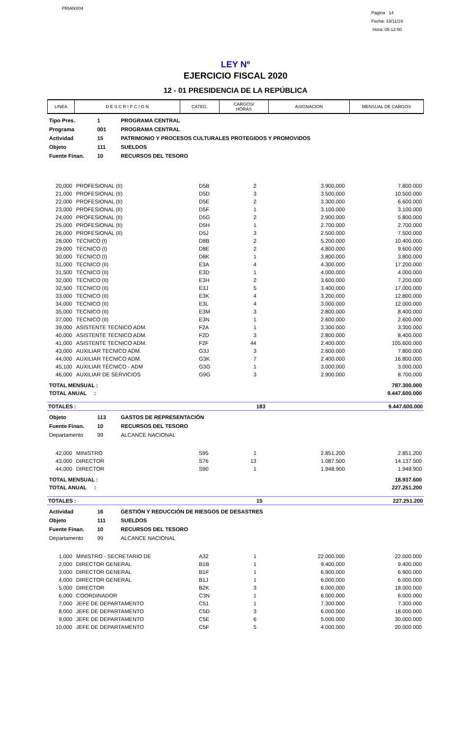PRIANX04
Pagina 14
Fecha: 18/11/19
Hora: 05:12:50
LEY Nº
EJERCICIO FISCAL 2020
12 - 01 PRESIDENCIA DE LA REPÚBLICA
| LINEA | D E S C R I P C I O N | CATEG. | CARGOS/ HORAS | ASIGNACION | MENSUAL DE CARGOS |
| --- | --- | --- | --- | --- | --- |
| Tipo Pres. | 1 | PROGRAMA CENTRAL |
| Programa | 001 | PROGRAMA CENTRAL |
| Actividad | 15 | PATRIMONIO Y PROCESOS CULTURALES PROTEGIDOS Y PROMOVIDOS |
| Objeto | 111 | SUELDOS |
| Fuente Finan. | 10 | RECURSOS DEL TESORO |
| 20,000 | PROFESIONAL (II) | D5B | 2 | 3.900.000 | 7.800.000 |
| 21,000 | PROFESIONAL (II) | D5D | 3 | 3.500.000 | 10.500.000 |
| 22,000 | PROFESIONAL (II) | D5E | 2 | 3.300.000 | 6.600.000 |
| 23,000 | PROFESIONAL (II) | D5F | 1 | 3.100.000 | 3.100.000 |
| 24,000 | PROFESIONAL (II) | D5G | 2 | 2.900.000 | 5.800.000 |
| 25,000 | PROFESIONAL (II) | D5H | 1 | 2.700.000 | 2.700.000 |
| 26,000 | PROFESIONAL (II) | D5J | 3 | 2.500.000 | 7.500.000 |
| 28,000 | TECNICO (I) | D8B | 2 | 5.200.000 | 10.400.000 |
| 29,000 | TECNICO (I) | D8E | 2 | 4.800.000 | 9.600.000 |
| 30,000 | TECNICO (I) | D8K | 1 | 3.800.000 | 3.800.000 |
| 31,000 | TECNICO (II) | E3A | 4 | 4.300.000 | 17.200.000 |
| 31,500 | TÉCNICO (II) | E3D | 1 | 4.000.000 | 4.000.000 |
| 32,000 | TECNICO (II) | E3H | 2 | 3.600.000 | 7.200.000 |
| 32,500 | TECNICO (II) | E3J | 5 | 3.400.000 | 17.000.000 |
| 33,000 | TECNICO (II) | E3K | 4 | 3.200.000 | 12.800.000 |
| 34,000 | TECNICO (II) | E3L | 4 | 3.000.000 | 12.000.000 |
| 35,000 | TECNICO (II) | E3M | 3 | 2.800.000 | 8.400.000 |
| 37,000 | TECNICO (II) | E3N | 1 | 2.600.000 | 2.600.000 |
| 39,000 | ASISTENTE TECNICO ADM. | F2A | 1 | 3.300.000 | 3.300.000 |
| 40,000 | ASISTENTE TECNICO ADM. | F2D | 3 | 2.800.000 | 8.400.000 |
| 41,000 | ASISTENTE TECNICO ADM. | F2F | 44 | 2.400.000 | 105.600.000 |
| 43,000 | AUXILIAR TECNICO ADM. | G3J | 3 | 2.600.000 | 7.800.000 |
| 44,000 | AUXILIAR TECNICO ADM. | G3K | 7 | 2.400.000 | 16.800.000 |
| 45,100 | AUXILIAR TÉCNICO - ADM | G3G | 1 | 3.000.000 | 3.000.000 |
| 46,000 | AUXILIAR DE SERVICIOS | G9G | 3 | 2.900.000 | 8.700.000 |
| TOTAL MENSUAL : | 787.300.000 |
| TOTAL ANUAL : | 9.447.600.000 |
| TOTALES : | 183 | 9.447.600.000 |
| Objeto | 113 | GASTOS DE REPRESENTACIÓN |
| Fuente Finan. | 10 | RECURSOS DEL TESORO |
| Departamento | 99 | ALCANCE NACIONAL |
| 42,000 | MINISTRO | S95 | 1 | 2.851.200 | 2.851.200 |
| 43,000 | DIRECTOR | S76 | 13 | 1.087.500 | 14.137.500 |
| 44,000 | DIRECTOR | S90 | 1 | 1.948.900 | 1.948.900 |
| TOTAL MENSUAL : | 18.937.600 |
| TOTAL ANUAL : | 227.251.200 |
| TOTALES : | 15 | 227.251.200 |
| Actividad | 16 | GESTIÓN Y REDUCCIÓN DE RIESGOS DE DESASTRES |
| Objeto | 111 | SUELDOS |
| Fuente Finan. | 10 | RECURSOS DEL TESORO |
| Departamento | 99 | ALCANCE NACIONAL |
| 1,000 | MINISTRO - SECRETARIO DE | A32 | 1 | 22.000.000 | 22.000.000 |
| 2,000 | DIRECTOR GENERAL | B1B | 1 | 9.400.000 | 9.400.000 |
| 3,000 | DIRECTOR GENERAL | B1F | 1 | 6.900.000 | 6.900.000 |
| 4,000 | DIRECTOR GENERAL | B1J | 1 | 6.000.000 | 6.000.000 |
| 5,000 | DIRECTOR | B2K | 3 | 6.000.000 | 18.000.000 |
| 6,000 | COORDINADOR | C3N | 1 | 6.000.000 | 6.000.000 |
| 7,000 | JEFE DE DEPARTAMENTO | C51 | 1 | 7.300.000 | 7.300.000 |
| 8,000 | JEFE DE DEPARTAMENTO | C5D | 3 | 6.000.000 | 18.000.000 |
| 9,000 | JEFE DE DEPARTAMENTO | C5E | 6 | 5.000.000 | 30.000.000 |
| 10,000 | JEFE DE DEPARTAMENTO | C5F | 5 | 4.000.000 | 20.000.000 |